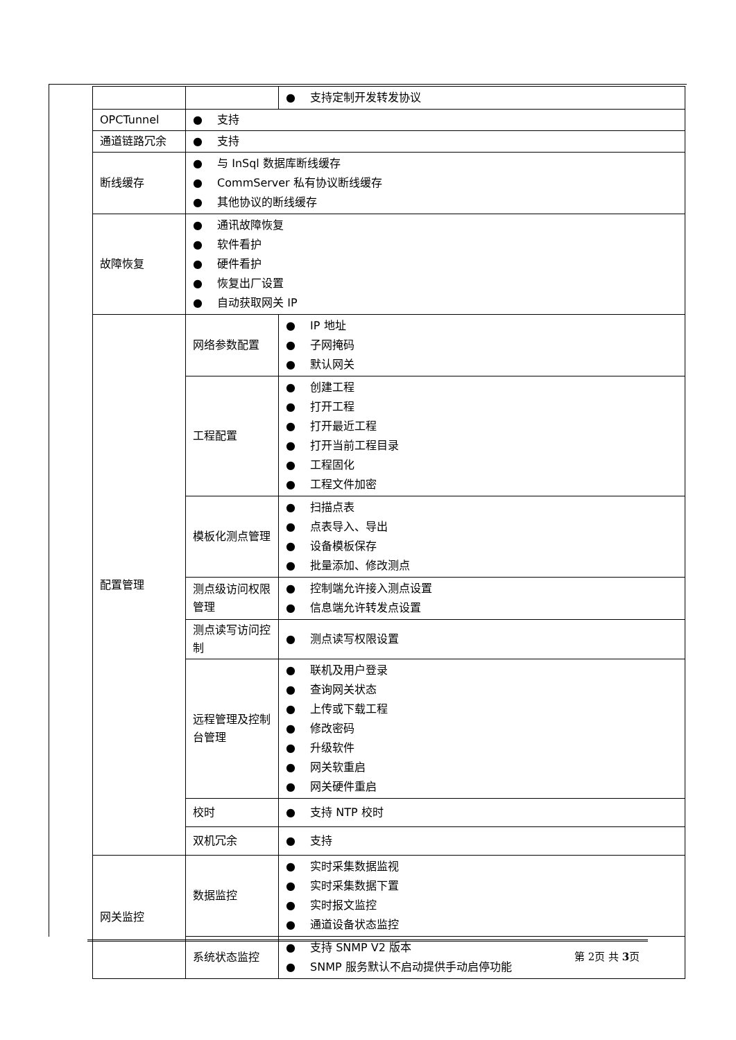| | | ● 支持定制开发转发协议 |
| OPCTunnel | ● 支持 | |
| 通道链路冗余 | ● 支持 | |
| 断线缓存 | ● 与 InSql 数据库断线缓存 ● CommServer 私有协议断线缓存 ● 其他协议的断线缓存 | |
| 故障恢复 | ● 通讯故障恢复 ● 软件看护 ● 硬件看护 ● 恢复出厂设置 ● 自动获取网关 IP | |
| 配置管理 | 网络参数配置 | ● IP 地址 ● 子网掩码 ● 默认网关 |
| | 工程配置 | ● 创建工程 ● 打开工程 ● 打开最近工程 ● 打开当前工程目录 ● 工程固化 ● 工程文件加密 |
| | 模板化测点管理 | ● 扫描点表 ● 点表导入、导出 ● 设备模板保存 ● 批量添加、修改测点 |
| | 测点级访问权限管理 | ● 控制端允许接入测点设置 ● 信息端允许转发点设置 |
| | 测点读写访问控制 | ● 测点读写权限设置 |
| | 远程管理及控制台管理 | ● 联机及用户登录 ● 查询网关状态 ● 上传或下载工程 ● 修改密码 ● 升级软件 ● 网关软重启 ● 网关硬件重启 |
| | 校时 | ● 支持 NTP 校时 |
| | 双机冗余 | ● 支持 |
| 网关监控 | 数据监控 | ● 实时采集数据监视 ● 实时采集数据下置 ● 实时报文监控 ● 通道设备状态监控 |
| | 系统状态监控 | ● 支持 SNMP V2 版本 ● SNMP 服务默认不启动提供手动启停功能 |
第 2页 共 3页